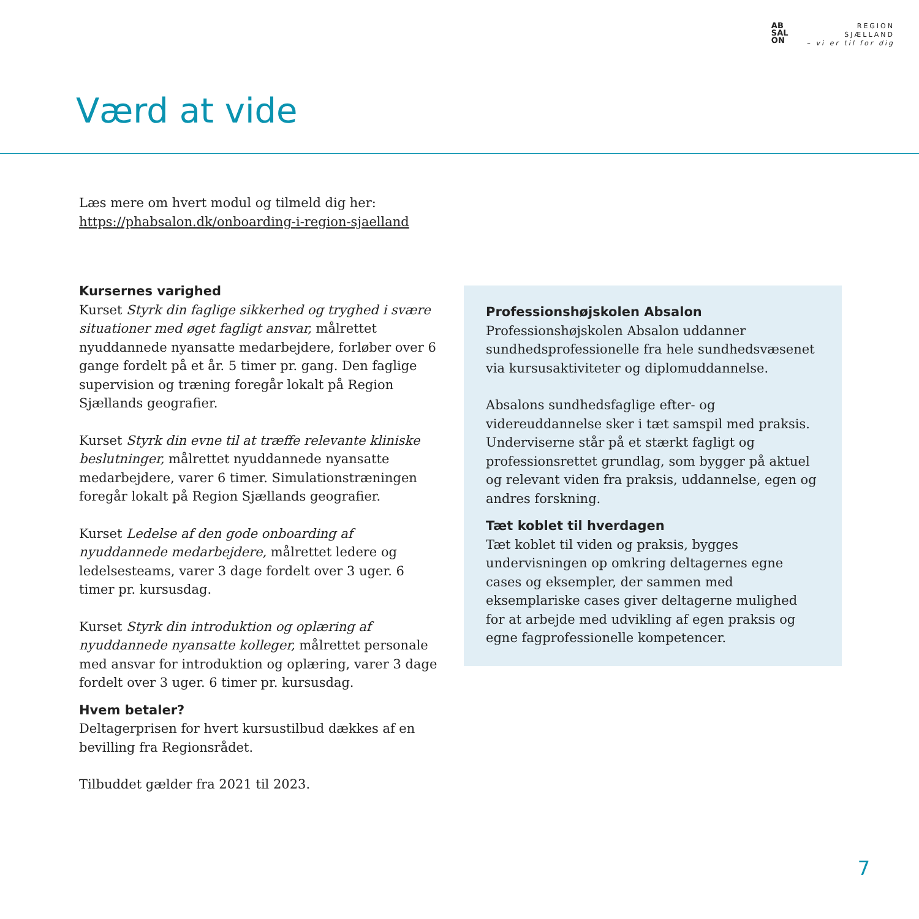AB
SAL
ON
REGION
SJÆLLAND
– vi er til for dig
Værd at vide
Læs mere om hvert modul og tilmeld dig her:
https://phabsalon.dk/onboarding-i-region-sjaelland
Kursernes varighed
Kurset Styrk din faglige sikkerhed og tryghed i svære situationer med øget fagligt ansvar, målrettet nyuddannede nyansatte medarbejdere, forløber over 6 gange fordelt på et år. 5 timer pr. gang. Den faglige supervision og træning foregår lokalt på Region Sjællands geografier.
Kurset Styrk din evne til at træffe relevante kliniske beslutninger, målrettet nyuddannede nyansatte medarbejdere, varer 6 timer. Simulationstræningen foregår lokalt på Region Sjællands geografier.
Kurset Ledelse af den gode onboarding af nyuddannede medarbejdere, målrettet ledere og ledelsesteams, varer 3 dage fordelt over 3 uger. 6 timer pr. kursusdag.
Kurset Styrk din introduktion og oplæring af nyuddannede nyansatte kolleger, målrettet personale med ansvar for introduktion og oplæring, varer 3 dage fordelt over 3 uger. 6 timer pr. kursusdag.
Hvem betaler?
Deltagerprisen for hvert kursustilbud dækkes af en bevilling fra Regionsrådet.
Tilbuddet gælder fra 2021 til 2023.
Professionshøjskolen Absalon
Professionshøjskolen Absalon uddanner sundhedsprofessionelle fra hele sundhedsvæsenet via kursusaktiviteter og diplomuddannelse.
Absalons sundhedsfaglige efter- og videreuddannelse sker i tæt samspil med praksis. Underviserne står på et stærkt fagligt og professionsrettet grundlag, som bygger på aktuel og relevant viden fra praksis, uddannelse, egen og andres forskning.
Tæt koblet til hverdagen
Tæt koblet til viden og praksis, bygges undervisningen op omkring deltagernes egne cases og eksempler, der sammen med eksemplariske cases giver deltagerne mulighed for at arbejde med udvikling af egen praksis og egne fagprofessionelle kompetencer.
7